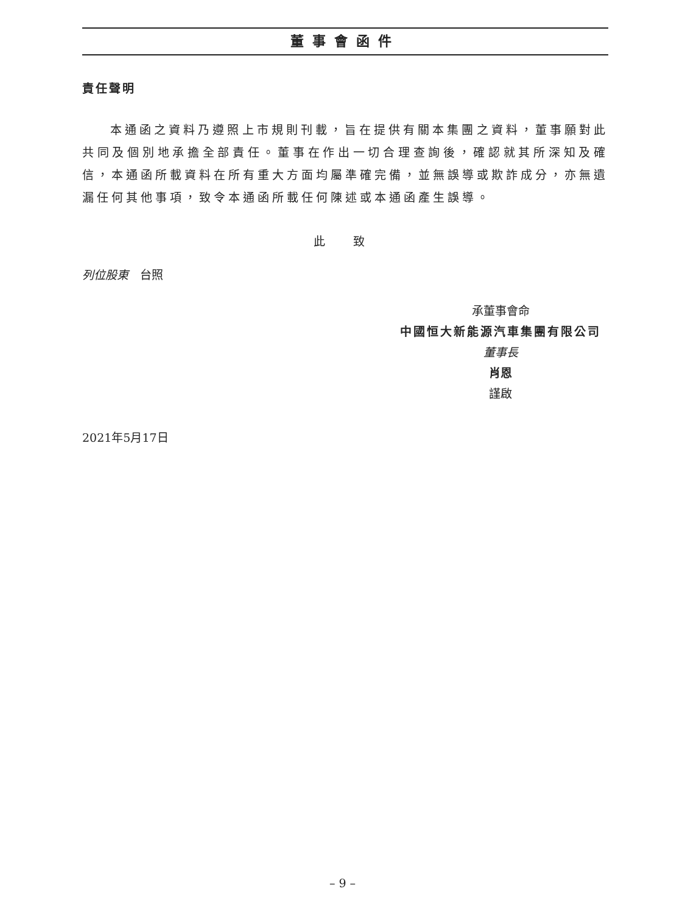董事會函件
責任聲明
本通函之資料乃遵照上市規則刊載，旨在提供有關本集團之資料，董事願對此共同及個別地承擔全部責任。董事在作出一切合理查詢後，確認就其所深知及確信，本通函所載資料在所有重大方面均屬準確完備，並無誤導或欺詐成分，亦無遺漏任何其他事項，致令本通函所載任何陳述或本通函產生誤導。
此 致
列位股東　台照
承董事會命
中國恒大新能源汽車集團有限公司
董事長
肖恩
謹啟
2021年5月17日
– 9 –